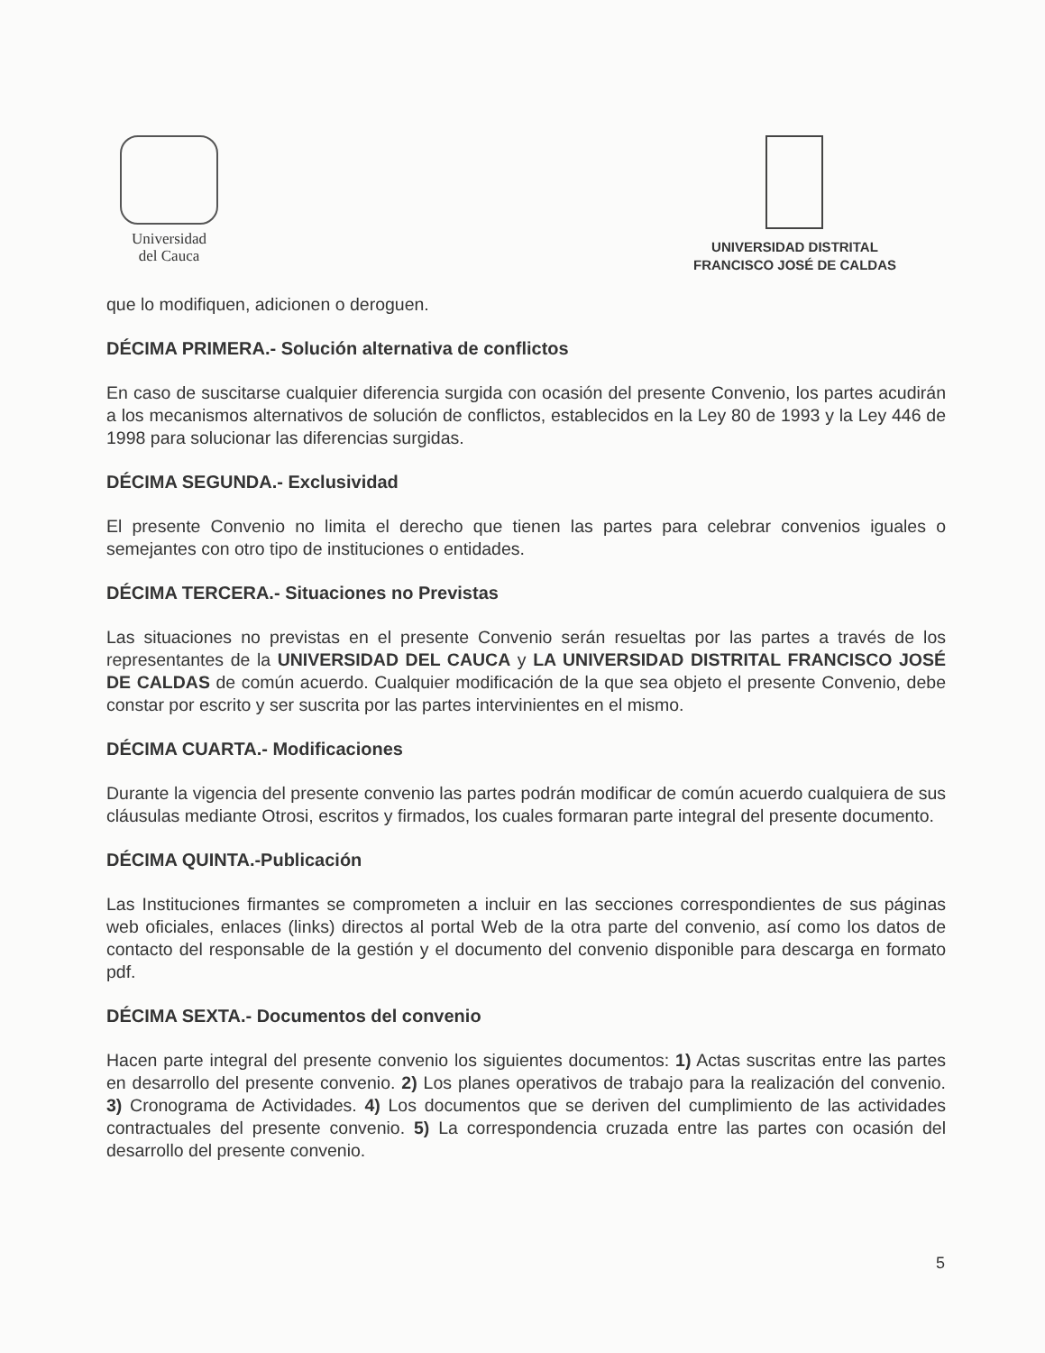Universidad
del Cauca
UNIVERSIDAD DISTRITAL
FRANCISCO JOSÉ DE CALDAS
que lo modifiquen, adicionen o deroguen.
DÉCIMA PRIMERA.- Solución alternativa de conflictos
En caso de suscitarse cualquier diferencia surgida con ocasión del presente Convenio, los partes acudirán a los mecanismos alternativos de solución de conflictos, establecidos en la Ley 80 de 1993 y la Ley 446 de 1998 para solucionar las diferencias surgidas.
DÉCIMA SEGUNDA.- Exclusividad
El presente Convenio no limita el derecho que tienen las partes para celebrar convenios iguales o semejantes con otro tipo de instituciones o entidades.
DÉCIMA TERCERA.- Situaciones no Previstas
Las situaciones no previstas en el presente Convenio serán resueltas por las partes a través de los representantes de la UNIVERSIDAD DEL CAUCA y LA UNIVERSIDAD DISTRITAL FRANCISCO JOSÉ DE CALDAS de común acuerdo. Cualquier modificación de la que sea objeto el presente Convenio, debe constar por escrito y ser suscrita por las partes intervinientes en el mismo.
DÉCIMA CUARTA.- Modificaciones
Durante la vigencia del presente convenio las partes podrán modificar de común acuerdo cualquiera de sus cláusulas mediante Otrosi, escritos y firmados, los cuales formaran parte integral del presente documento.
DÉCIMA QUINTA.-Publicación
Las Instituciones firmantes se comprometen a incluir en las secciones correspondientes de sus páginas web oficiales, enlaces (links) directos al portal Web de la otra parte del convenio, así como los datos de contacto del responsable de la gestión y el documento del convenio disponible para descarga en formato pdf.
DÉCIMA SEXTA.- Documentos del convenio
Hacen parte integral del presente convenio los siguientes documentos: 1) Actas suscritas entre las partes en desarrollo del presente convenio. 2) Los planes operativos de trabajo para la realización del convenio. 3) Cronograma de Actividades. 4) Los documentos que se deriven del cumplimiento de las actividades contractuales del presente convenio. 5) La correspondencia cruzada entre las partes con ocasión del desarrollo del presente convenio.
5